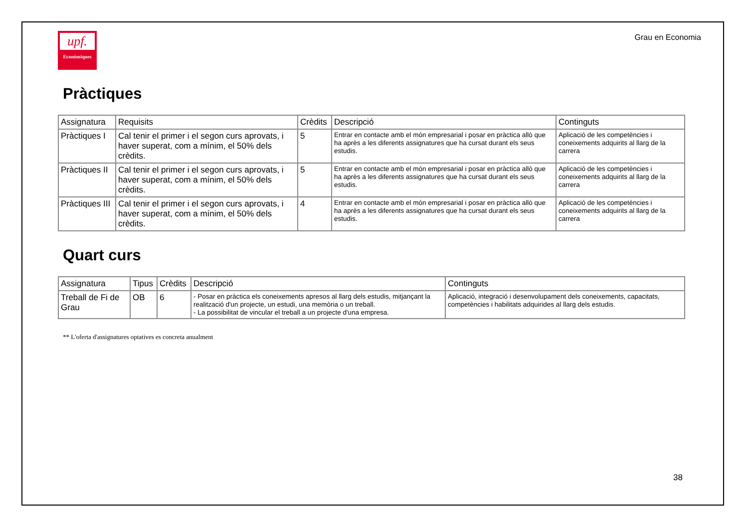upf.
Econòmiques
Grau en Economia
Pràctiques
| Assignatura | Requisits | Crèdits | Descripció | Continguts |
| Pràctiques I | Cal tenir el primer i el segon curs aprovats, i haver superat, com a mínim, el 50% dels crèdits. | 5 | Entrar en contacte amb el món empresarial i posar en pràctica allò que ha après a les diferents assignatures que ha cursat durant els seus estudis. | Aplicació de les competències i coneixements adquirits al llarg de la carrera |
| Pràctiques II | Cal tenir el primer i el segon curs aprovats, i haver superat, com a mínim, el 50% dels crèdits. | 5 | Entrar en contacte amb el món empresarial i posar en pràctica allò que ha après a les diferents assignatures que ha cursat durant els seus estudis. | Aplicació de les competències i coneixements adquirits al llarg de la carrera |
| Pràctiques III | Cal tenir el primer i el segon curs aprovats, i haver superat, com a mínim, el 50% dels crèdits. | 4 | Entrar en contacte amb el món empresarial i posar en pràctica allò que ha après a les diferents assignatures que ha cursat durant els seus estudis. | Aplicació de les competències i coneixements adquirits al llarg de la carrera |
Quart curs
| Assignatura | Tipus | Crèdits | Descripció | Continguts |
| Treball de Fi de Grau | OB | 6 | - Posar en pràctica els coneixements apresos al llarg dels estudis, mitjançant la realització d'un projecte, un estudi, una memòria o un treball. - La possibilitat de vincular el treball a un projecte d'una empresa. | Aplicació, integració i desenvolupament dels coneixements, capacitats, competències i habilitats adquirides al llarg dels estudis. |
** L'oferta d'assignatures optatives es concreta anualment
38